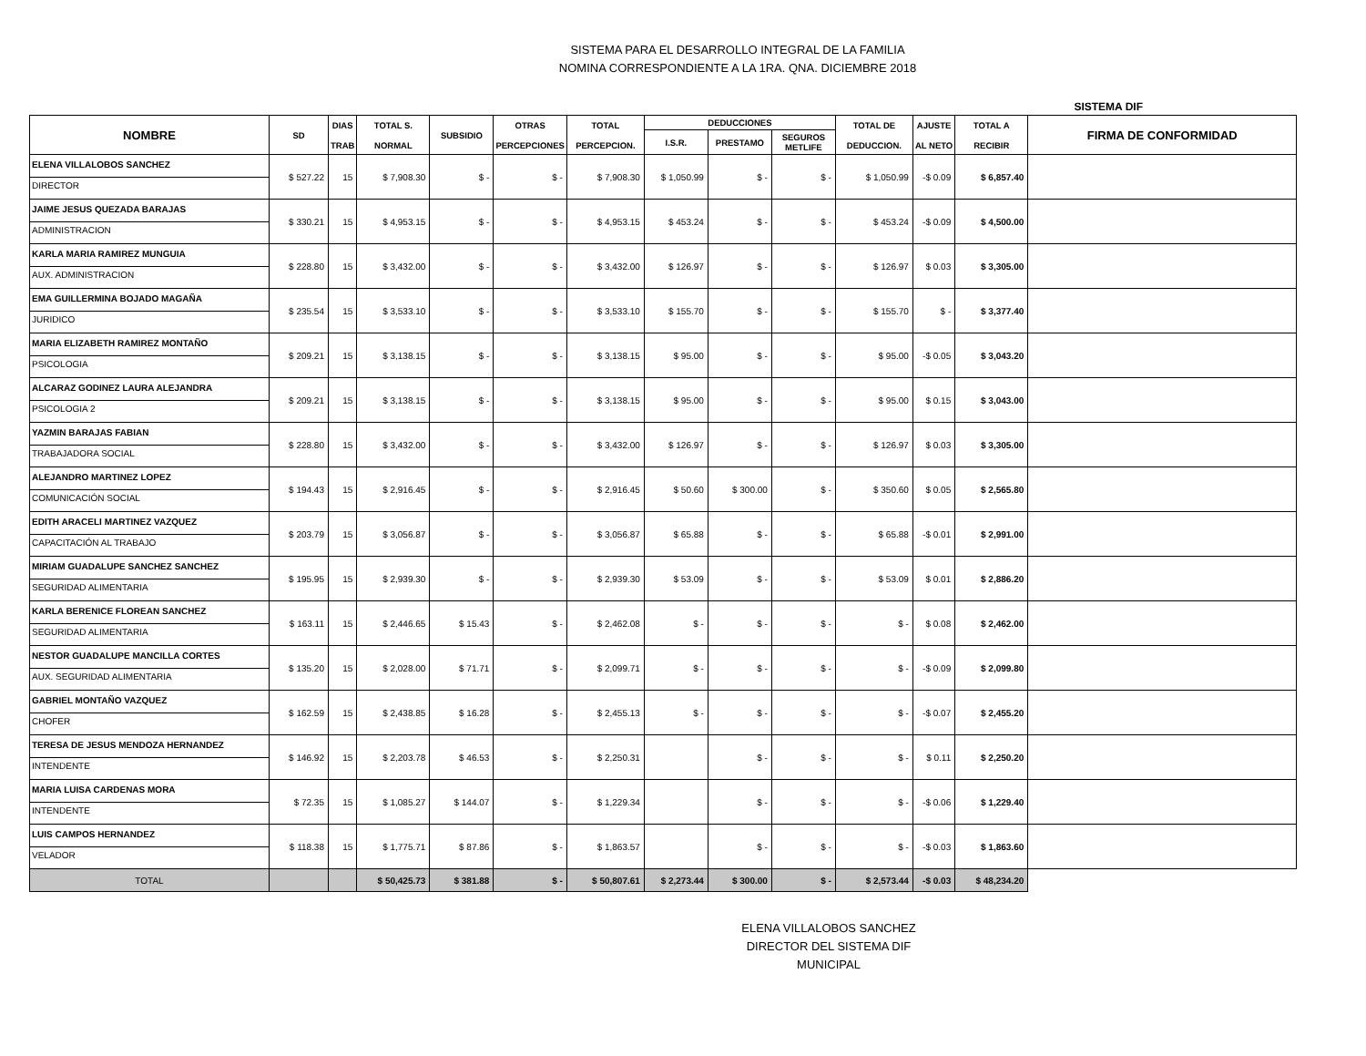SISTEMA PARA EL DESARROLLO INTEGRAL DE LA FAMILIA
NOMINA CORRESPONDIENTE A LA 1RA. QNA. DICIEMBRE 2018
SISTEMA DIF
| NOMBRE | SD | DIAS TRAB | TOTAL S. NORMAL | SUBSIDIO | OTRAS PERCEPCIONES | TOTAL PERCEPCION. | DEDUCCIONES | | | TOTAL DE DEDUCCION. | AJUSTE AL NETO | TOTAL A RECIBIR | FIRMA DE CONFORMIDAD |
| --- | --- | --- | --- | --- | --- | --- | --- | --- | --- | --- | --- | --- | --- |
| | | | | | | | I.S.R. | PRESTAMO | SEGUROS METLIFE | | | | |
| ELENA VILLALOBOS SANCHEZ DIRECTOR | $ 527.22 | 15 | $ 7,908.30 | $ - | $ - | $ 7,908.30 | $ 1,050.99 | $ - | $ - | $ 1,050.99 | -$ 0.09 | $ 6,857.40 | |
| JAIME JESUS QUEZADA BARAJAS ADMINISTRACION | $ 330.21 | 15 | $ 4,953.15 | $ - | $ - | $ 4,953.15 | $ 453.24 | $ - | $ - | $ 453.24 | -$ 0.09 | $ 4,500.00 | |
| KARLA MARIA RAMIREZ MUNGUIA AUX. ADMINISTRACION | $ 228.80 | 15 | $ 3,432.00 | $ - | $ - | $ 3,432.00 | $ 126.97 | $ - | $ - | $ 126.97 | $ 0.03 | $ 3,305.00 | |
| EMA GUILLERMINA BOJADO MAGAÑA JURIDICO | $ 235.54 | 15 | $ 3,533.10 | $ - | $ - | $ 3,533.10 | $ 155.70 | $ - | $ - | $ 155.70 | $ - | $ 3,377.40 | |
| MARIA ELIZABETH RAMIREZ MONTAÑO PSICOLOGIA | $ 209.21 | 15 | $ 3,138.15 | $ - | $ - | $ 3,138.15 | $ 95.00 | $ - | $ - | $ 95.00 | -$ 0.05 | $ 3,043.20 | |
| ALCARAZ GODINEZ LAURA ALEJANDRA PSICOLOGIA 2 | $ 209.21 | 15 | $ 3,138.15 | $ - | $ - | $ 3,138.15 | $ 95.00 | $ - | $ - | $ 95.00 | $ 0.15 | $ 3,043.00 | |
| YAZMIN BARAJAS FABIAN TRABAJADORA SOCIAL | $ 228.80 | 15 | $ 3,432.00 | $ - | $ - | $ 3,432.00 | $ 126.97 | $ - | $ - | $ 126.97 | $ 0.03 | $ 3,305.00 | |
| ALEJANDRO MARTINEZ LOPEZ COMUNICACIÓN SOCIAL | $ 194.43 | 15 | $ 2,916.45 | $ - | $ - | $ 2,916.45 | $ 50.60 | $ 300.00 | $ - | $ 350.60 | $ 0.05 | $ 2,565.80 | |
| EDITH ARACELI MARTINEZ VAZQUEZ CAPACITACIÓN AL TRABAJO | $ 203.79 | 15 | $ 3,056.87 | $ - | $ - | $ 3,056.87 | $ 65.88 | $ - | $ - | $ 65.88 | -$ 0.01 | $ 2,991.00 | |
| MIRIAM GUADALUPE SANCHEZ SANCHEZ SEGURIDAD ALIMENTARIA | $ 195.95 | 15 | $ 2,939.30 | $ - | $ - | $ 2,939.30 | $ 53.09 | $ - | $ - | $ 53.09 | $ 0.01 | $ 2,886.20 | |
| KARLA BERENICE FLOREAN SANCHEZ SEGURIDAD ALIMENTARIA | $ 163.11 | 15 | $ 2,446.65 | $ 15.43 | $ - | $ 2,462.08 | $ - | $ - | $ - | $ - | $ 0.08 | $ 2,462.00 | |
| NESTOR GUADALUPE MANCILLA CORTES AUX. SEGURIDAD ALIMENTARIA | $ 135.20 | 15 | $ 2,028.00 | $ 71.71 | $ - | $ 2,099.71 | $ - | $ - | $ - | $ - | -$ 0.09 | $ 2,099.80 | |
| GABRIEL MONTAÑO VAZQUEZ CHOFER | $ 162.59 | 15 | $ 2,438.85 | $ 16.28 | $ - | $ 2,455.13 | $ - | $ - | $ - | $ - | -$ 0.07 | $ 2,455.20 | |
| TERESA DE JESUS MENDOZA HERNANDEZ INTENDENTE | $ 146.92 | 15 | $ 2,203.78 | $ 46.53 | $ - | $ 2,250.31 | | $ - | $ - | $ - | $ 0.11 | $ 2,250.20 | |
| MARIA LUISA CARDENAS MORA INTENDENTE | $ 72.35 | 15 | $ 1,085.27 | $ 144.07 | $ - | $ 1,229.34 | | $ - | $ - | $ - | -$ 0.06 | $ 1,229.40 | |
| LUIS CAMPOS HERNANDEZ VELADOR | $ 118.38 | 15 | $ 1,775.71 | $ 87.86 | $ - | $ 1,863.57 | | $ - | $ - | $ - | -$ 0.03 | $ 1,863.60 | |
| TOTAL | | | $ 50,425.73 | $ 381.88 | $ - | $ 50,807.61 | $ 2,273.44 | $ 300.00 | $ - | $ 2,573.44 | -$ 0.03 | $ 48,234.20 | |
ELENA VILLALOBOS SANCHEZ
DIRECTOR DEL SISTEMA DIF MUNICIPAL